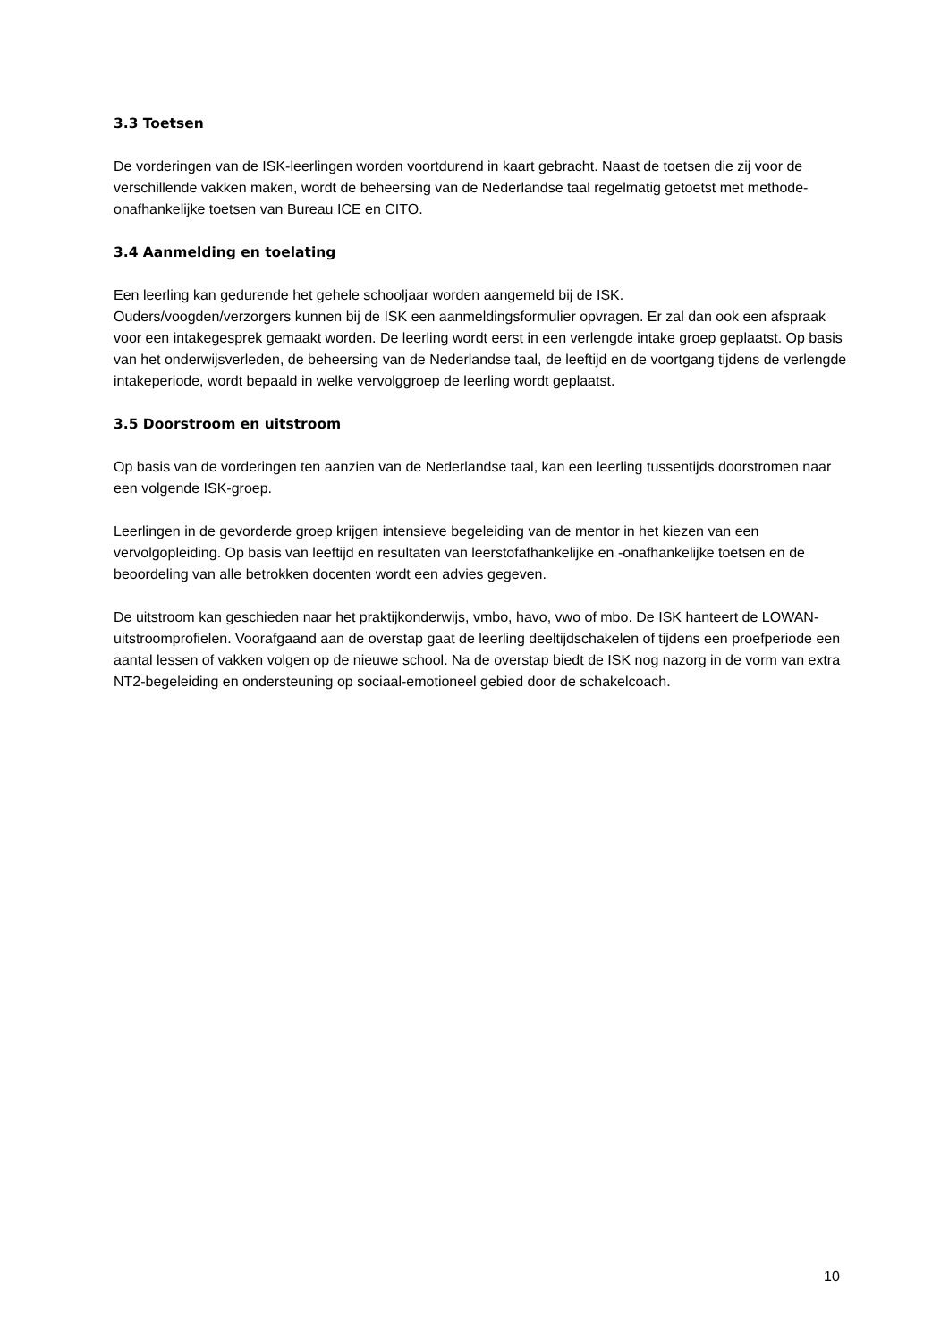3.3 Toetsen
De vorderingen van de ISK-leerlingen worden voortdurend in kaart gebracht. Naast de toetsen die zij voor de verschillende vakken maken, wordt de beheersing van de Nederlandse taal regelmatig getoetst met methode-onafhankelijke toetsen van Bureau ICE en CITO.
3.4 Aanmelding en toelating
Een leerling kan gedurende het gehele schooljaar worden aangemeld bij de ISK.
Ouders/voogden/verzorgers kunnen bij de ISK een aanmeldingsformulier opvragen. Er zal dan ook een afspraak voor een intakegesprek gemaakt worden. De leerling wordt eerst in een verlengde intake groep geplaatst. Op basis van het onderwijsverleden, de beheersing van de Nederlandse taal, de leeftijd en de voortgang tijdens de verlengde intakeperiode, wordt bepaald in welke vervolggroep de leerling wordt geplaatst.
3.5 Doorstroom en uitstroom
Op basis van de vorderingen ten aanzien van de Nederlandse taal, kan een leerling tussentijds doorstromen naar een volgende ISK-groep.
Leerlingen in de gevorderde groep krijgen intensieve begeleiding van de mentor in het kiezen van een vervolgopleiding. Op basis van leeftijd en resultaten van leerstofafhankelijke en -onafhankelijke toetsen en de beoordeling van alle betrokken docenten wordt een advies gegeven.
De uitstroom kan geschieden naar het praktijkonderwijs, vmbo, havo, vwo of mbo. De ISK hanteert de LOWAN-uitstroomprofielen. Voorafgaand aan de overstap gaat de leerling deeltijdschakelen of tijdens een proefperiode een aantal lessen of vakken volgen op de nieuwe school. Na de overstap biedt de ISK nog nazorg in de vorm van extra NT2-begeleiding en ondersteuning op sociaal-emotioneel gebied door de schakelcoach.
10